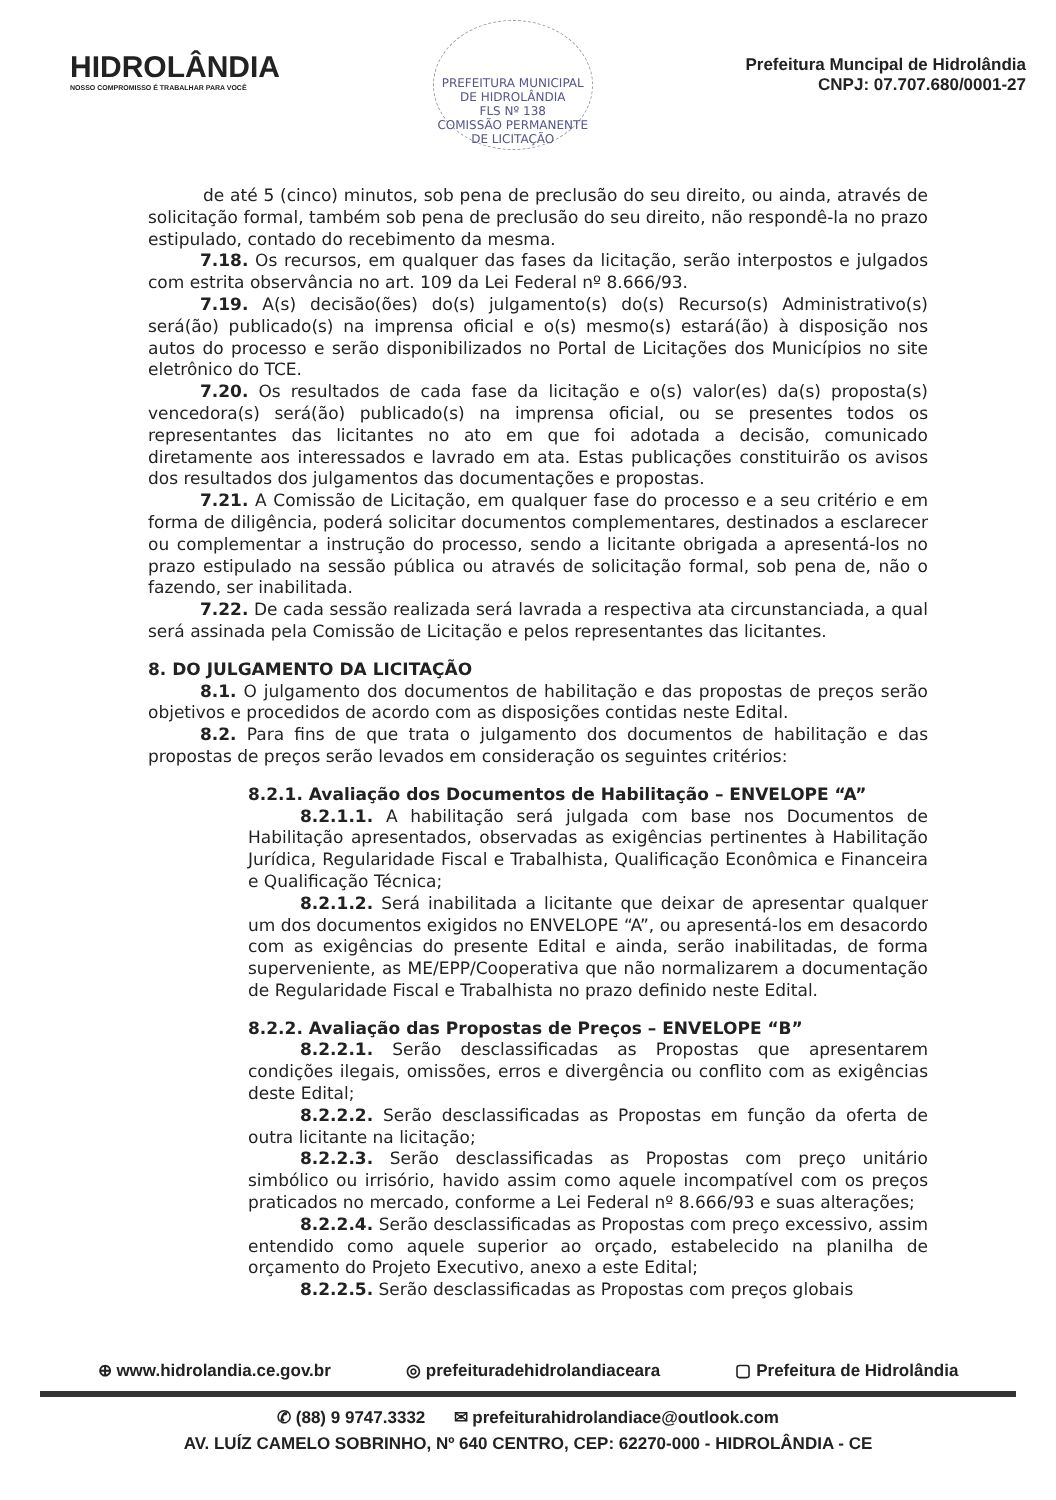HIDROLÂNDIA
NOSSO COMPROMISSO É TRABALHAR PARA VOCÊ
PREFEITURA MUNICIPAL DE HIDROLÂNDIA
FLS Nº 138
COMISSÃO PERMANENTE DE LICITAÇÃO
Prefeitura Muncipal de Hidrolândia
CNPJ: 07.707.680/0001-27
de até 5 (cinco) minutos, sob pena de preclusão do seu direito, ou ainda, através de solicitação formal, também sob pena de preclusão do seu direito, não respondê-la no prazo estipulado, contado do recebimento da mesma.
7.18. Os recursos, em qualquer das fases da licitação, serão interpostos e julgados com estrita observância no art. 109 da Lei Federal nº 8.666/93.
7.19. A(s) decisão(ões) do(s) julgamento(s) do(s) Recurso(s) Administrativo(s) será(ão) publicado(s) na imprensa oficial e o(s) mesmo(s) estará(ão) à disposição nos autos do processo e serão disponibilizados no Portal de Licitações dos Municípios no site eletrônico do TCE.
7.20. Os resultados de cada fase da licitação e o(s) valor(es) da(s) proposta(s) vencedora(s) será(ão) publicado(s) na imprensa oficial, ou se presentes todos os representantes das licitantes no ato em que foi adotada a decisão, comunicado diretamente aos interessados e lavrado em ata. Estas publicações constituirão os avisos dos resultados dos julgamentos das documentações e propostas.
7.21. A Comissão de Licitação, em qualquer fase do processo e a seu critério e em forma de diligência, poderá solicitar documentos complementares, destinados a esclarecer ou complementar a instrução do processo, sendo a licitante obrigada a apresentá-los no prazo estipulado na sessão pública ou através de solicitação formal, sob pena de, não o fazendo, ser inabilitada.
7.22. De cada sessão realizada será lavrada a respectiva ata circunstanciada, a qual será assinada pela Comissão de Licitação e pelos representantes das licitantes.
8. DO JULGAMENTO DA LICITAÇÃO
8.1. O julgamento dos documentos de habilitação e das propostas de preços serão objetivos e procedidos de acordo com as disposições contidas neste Edital.
8.2. Para fins de que trata o julgamento dos documentos de habilitação e das propostas de preços serão levados em consideração os seguintes critérios:
8.2.1. Avaliação dos Documentos de Habilitação – ENVELOPE “A”
8.2.1.1. A habilitação será julgada com base nos Documentos de Habilitação apresentados, observadas as exigências pertinentes à Habilitação Jurídica, Regularidade Fiscal e Trabalhista, Qualificação Econômica e Financeira e Qualificação Técnica;
8.2.1.2. Será inabilitada a licitante que deixar de apresentar qualquer um dos documentos exigidos no ENVELOPE “A”, ou apresentá-los em desacordo com as exigências do presente Edital e ainda, serão inabilitadas, de forma superveniente, as ME/EPP/Cooperativa que não normalizarem a documentação de Regularidade Fiscal e Trabalhista no prazo definido neste Edital.
8.2.2. Avaliação das Propostas de Preços – ENVELOPE “B”
8.2.2.1. Serão desclassificadas as Propostas que apresentarem condições ilegais, omissões, erros e divergência ou conflito com as exigências deste Edital;
8.2.2.2. Serão desclassificadas as Propostas em função da oferta de outra licitante na licitação;
8.2.2.3. Serão desclassificadas as Propostas com preço unitário simbólico ou irrisório, havido assim como aquele incompatível com os preços praticados no mercado, conforme a Lei Federal nº 8.666/93 e suas alterações;
8.2.2.4. Serão desclassificadas as Propostas com preço excessivo, assim entendido como aquele superior ao orçado, estabelecido na planilha de orçamento do Projeto Executivo, anexo a este Edital;
8.2.2.5. Serão desclassificadas as Propostas com preços globais
⊕ www.hidrolandia.ce.gov.br ◎ prefeituradehidrolandiaceara ▢ Prefeitura de Hidrolândia
✆ (88) 9 9747.3332 ✉ prefeiturahidrolandiace@outlook.com
AV. LUÍZ CAMELO SOBRINHO, Nº 640 CENTRO, CEP: 62270-000 - HIDROLÂNDIA - CE